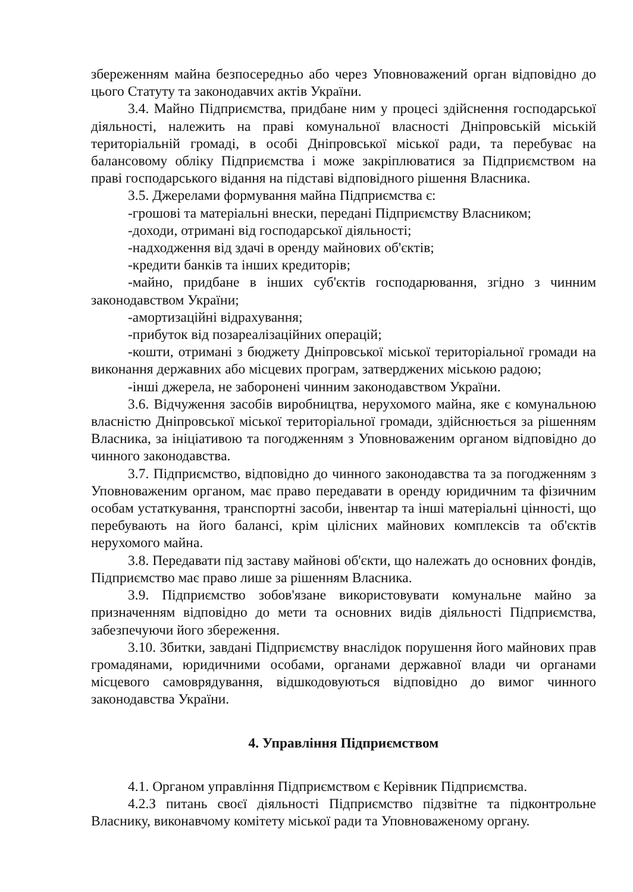збереженням майна безпосередньо або через Уповноважений орган відповідно до цього Статуту та законодавчих актів України.
3.4. Майно Підприємства, придбане ним у процесі здійснення господарської діяльності, належить на праві комунальної власності Дніпровській міській територіальній громаді, в особі Дніпровської міської ради, та перебуває на балансовому обліку Підприємства і може закріплюватися за Підприємством на праві господарського відання на підставі відповідного рішення Власника.
3.5. Джерелами формування майна Підприємства є:
-грошові та матеріальні внески, передані Підприємству Власником;
-доходи, отримані від господарської діяльності;
-надходження від здачі в оренду майнових об'єктів;
-кредити банків та інших кредиторів;
-майно, придбане в інших суб'єктів господарювання, згідно з чинним законодавством України;
-амортизаційні відрахування;
-прибуток від позареалізаційних операцій;
-кошти, отримані з бюджету Дніпровської міської територіальної громади на виконання державних або місцевих програм, затверджених міською радою;
-інші джерела, не заборонені чинним законодавством України.
3.6. Відчуження засобів виробництва, нерухомого майна, яке є комунальною власністю Дніпровської міської територіальної громади, здійснюється за рішенням Власника, за ініціативою та погодженням з Уповноваженим органом відповідно до чинного законодавства.
3.7. Підприємство, відповідно до чинного законодавства та за погодженням з Уповноваженим органом, має право передавати в оренду юридичним та фізичним особам устаткування, транспортні засоби, інвентар та інші матеріальні цінності, що перебувають на його балансі, крім цілісних майнових комплексів та об'єктів нерухомого майна.
3.8. Передавати під заставу майнові об'єкти, що належать до основних фондів, Підприємство має право лише за рішенням Власника.
3.9. Підприємство зобов'язане використовувати комунальне майно за призначенням відповідно до мети та основних видів діяльності Підприємства, забезпечуючи його збереження.
3.10. Збитки, завдані Підприємству внаслідок порушення його майнових прав громадянами, юридичними особами, органами державної влади чи органами місцевого самоврядування, відшкодовуються відповідно до вимог чинного законодавства України.
4. Управління Підприємством
4.1. Органом управління Підприємством є Керівник Підприємства.
4.2.З питань своєї діяльності Підприємство підзвітне та підконтрольне Власнику, виконавчому комітету міської ради та Уповноваженому органу.